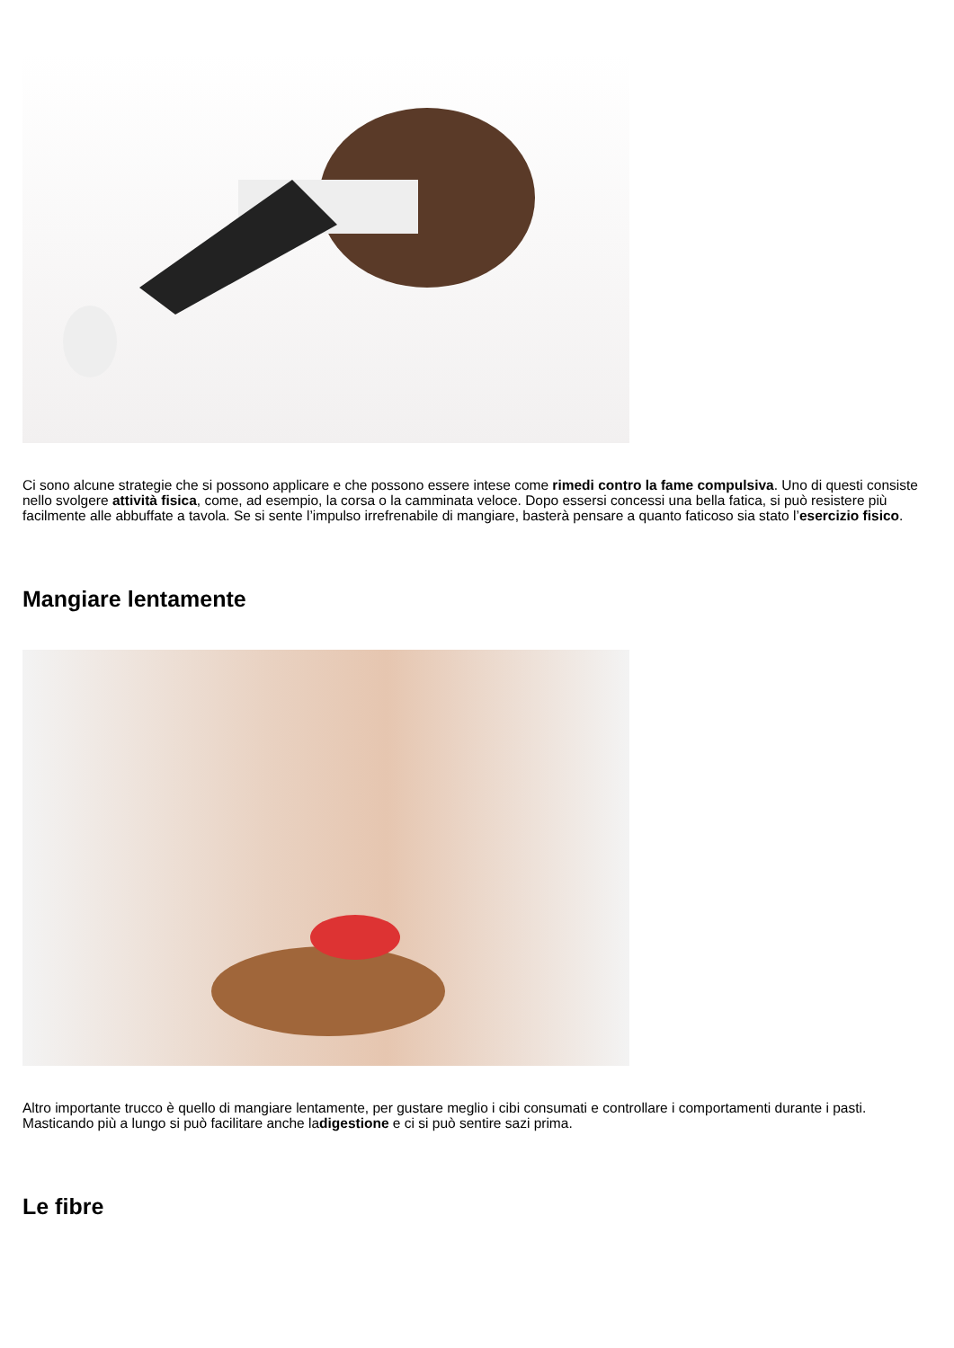Ci sono alcune strategie che si possono applicare e che possono essere intese come rimedi contro la fame compulsiva. Uno di questi consiste nello svolgere attività fisica, come, ad esempio, la corsa o la camminata veloce. Dopo essersi concessi una bella fatica, si può resistere più facilmente alle abbuffate a tavola. Se si sente l’impulso irrefrenabile di mangiare, basterà pensare a quanto faticoso sia stato l’esercizio fisico.
Mangiare lentamente
Altro importante trucco è quello di mangiare lentamente, per gustare meglio i cibi consumati e controllare i comportamenti durante i pasti. Masticando più a lungo si può facilitare anche ladigestione e ci si può sentire sazi prima.
Le fibre